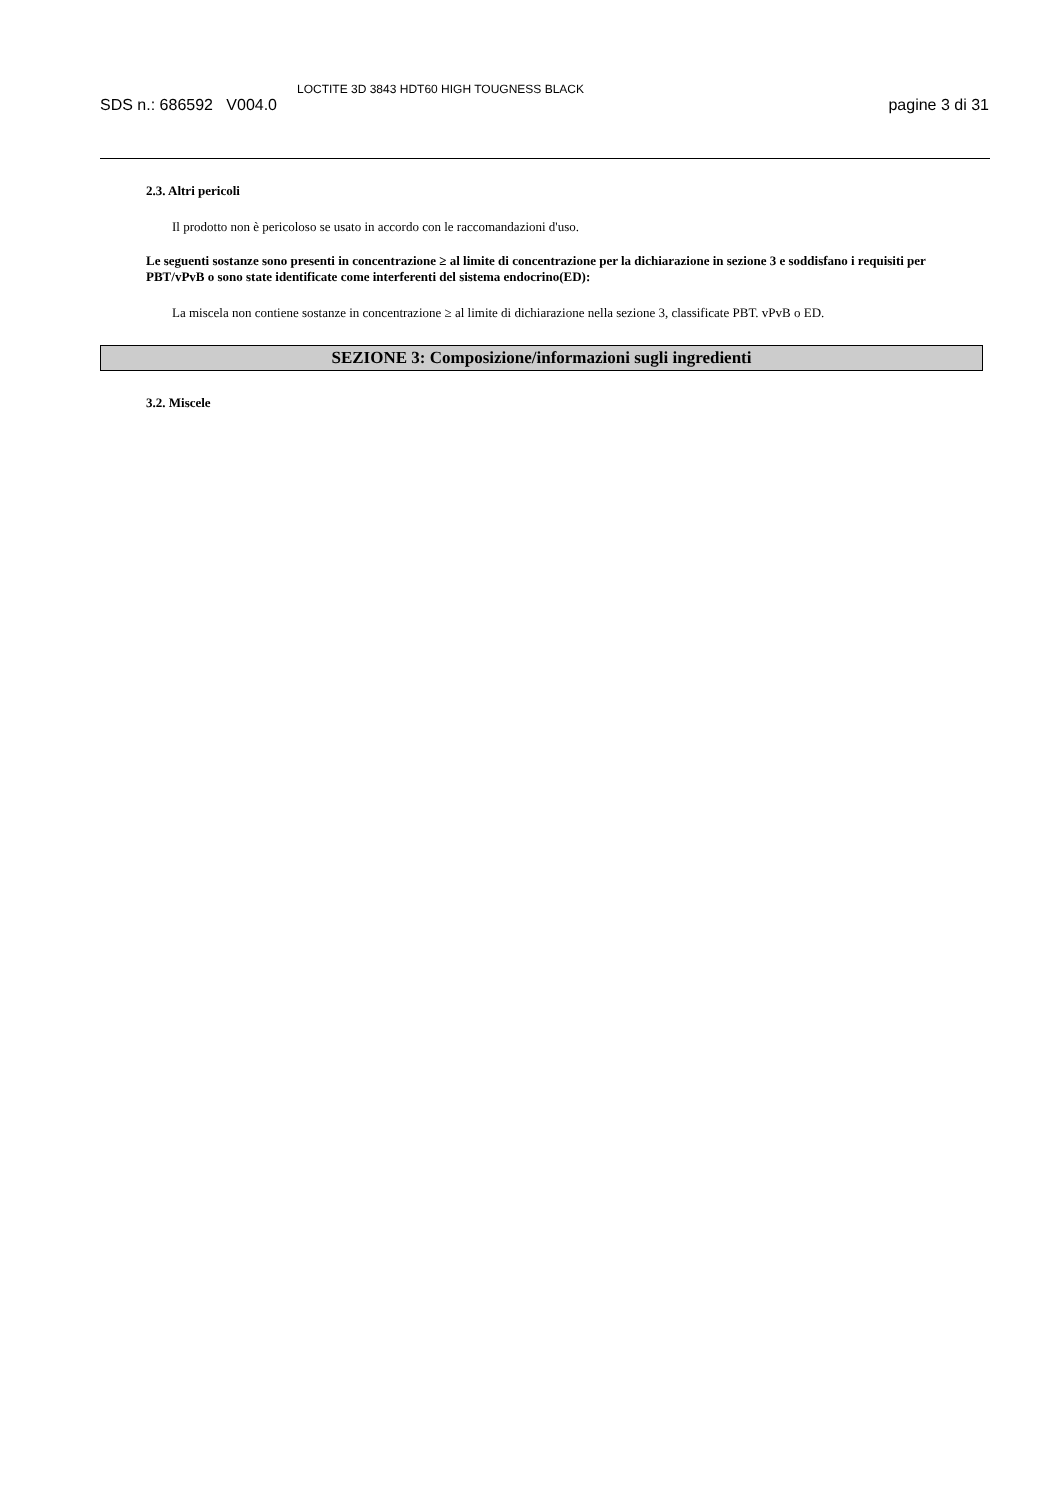SDS n.: 686592 V004.0 LOCTITE 3D 3843 HDT60 HIGH TOUGNESS BLACK pagine 3 di 31
2.3. Altri pericoli
Il prodotto non è pericoloso se usato in accordo con le raccomandazioni d'uso.
Le seguenti sostanze sono presenti in concentrazione ≥ al limite di concentrazione per la dichiarazione in sezione 3 e soddisfano i requisiti per PBT/vPvB o sono state identificate come interferenti del sistema endocrino(ED):
La miscela non contiene sostanze in concentrazione ≥ al limite di dichiarazione nella sezione 3, classificate PBT. vPvB o ED.
SEZIONE 3: Composizione/informazioni sugli ingredienti
3.2. Miscele